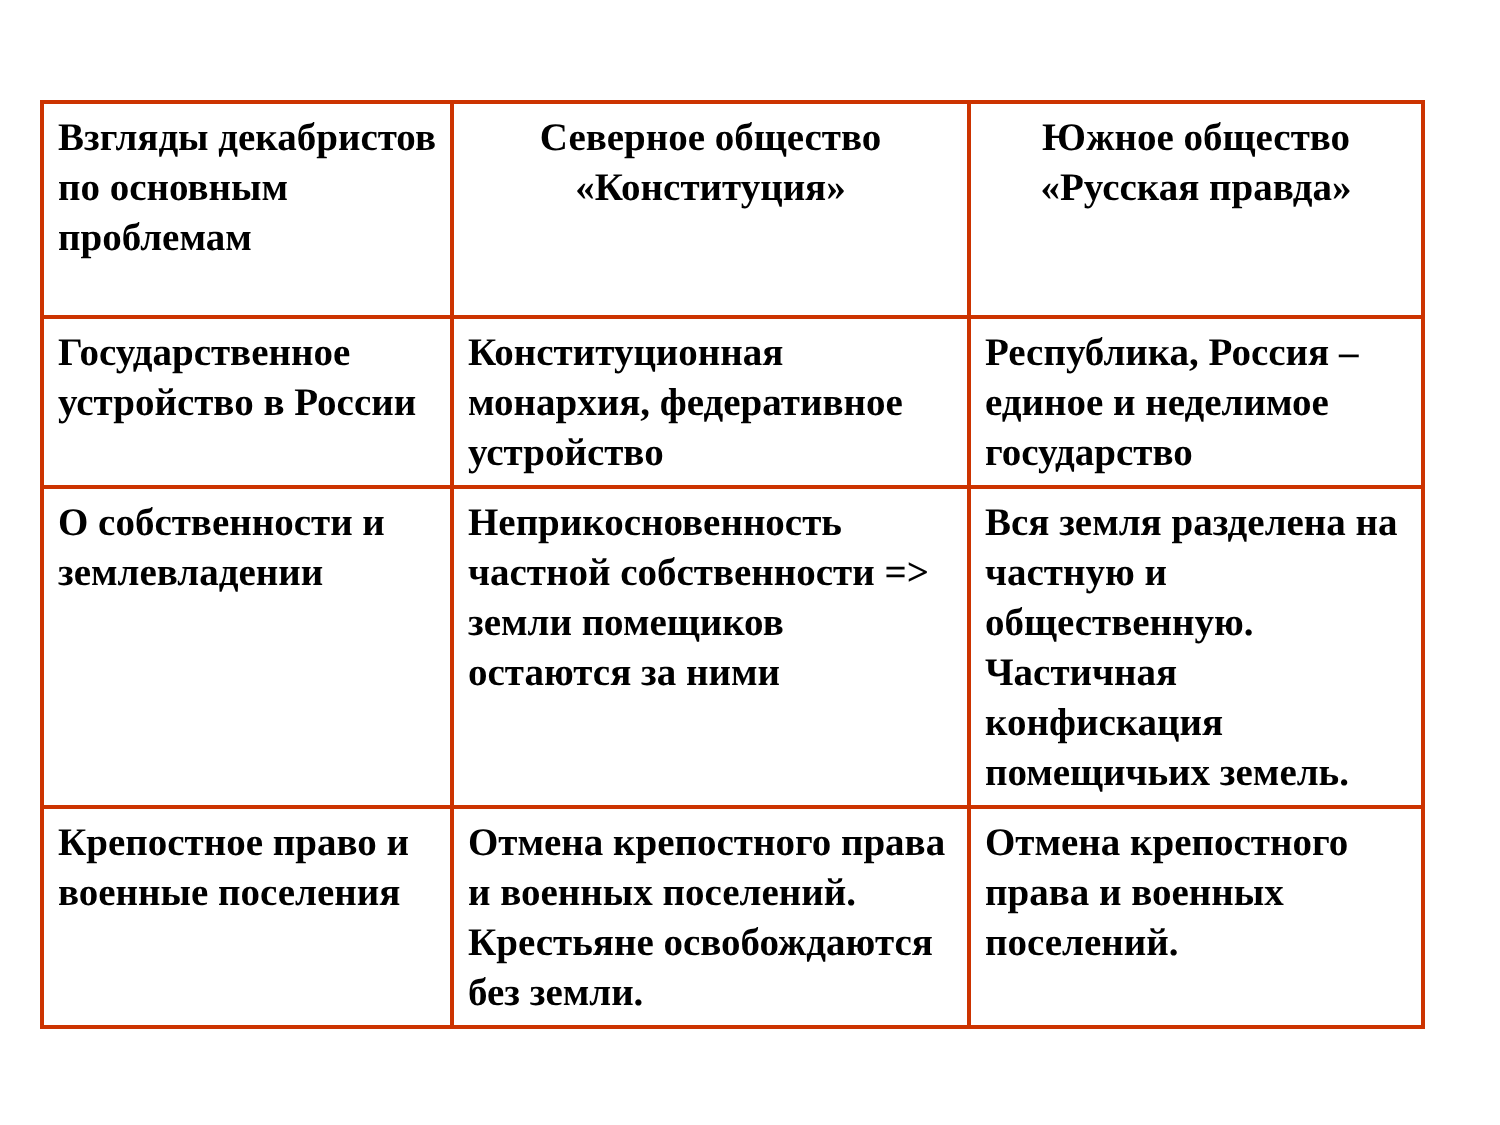| Взгляды декабристов по основным проблемам | Северное общество «Конституция» | Южное общество «Русская правда» |
| --- | --- | --- |
| Государственное устройство в России | Конституционная монархия, федеративное устройство | Республика, Россия – единое и неделимое государство |
| О собственности и землевладении | Неприкосновенность частной собственности => земли помещиков остаются за ними | Вся земля разделена на частную и общественную. Частичная конфискация помещичьих земель. |
| Крепостное право и военные поселения | Отмена крепостного права и военных поселений. Крестьяне освобождаются без земли. | Отмена крепостного права и военных поселений. |